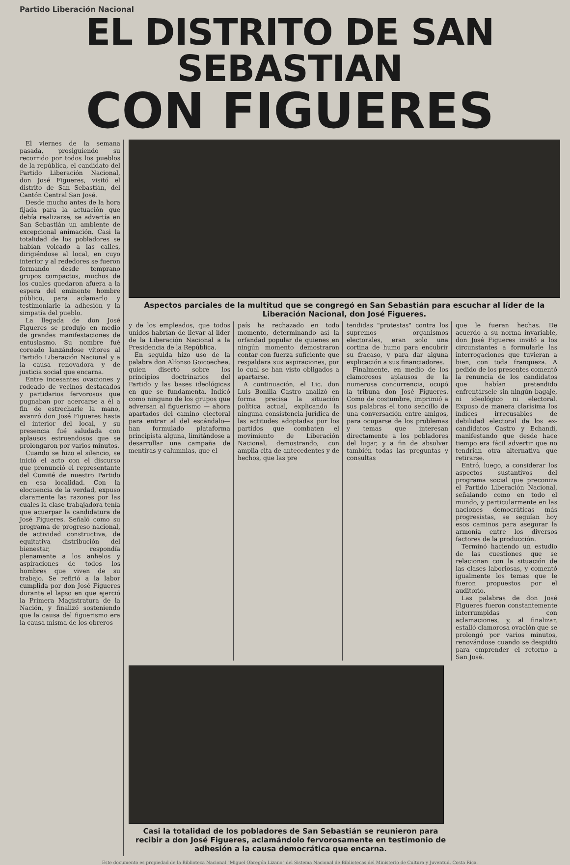Partido Liberación Nacional
EL DISTRITO DE SAN SEBASTIAN
CON FIGUERES
El viernes de la semana pasada, prosiguiendo su recorrido por todos los pueblos de la república, el candidato del Partido Liberación Nacional, don José Figueres, visitó el distrito de San Sebastián, del Cantón Central San José.
Desde mucho antes de la hora fijada para la actuación que debía realizarse, se advertía en San Sebastián un ambiente de excepcional animación. Casi la totalidad de los pobladores se habían volcado a las calles, dirigiéndose al local, en cuyo interior y al rededores se fueron formando desde temprano grupos compactos, muchos de los cuales quedaron afuera a la espera del eminente hombre público, para aclamarlo y testimoniarle la adhesión y la simpatía del pueblo.
La llegada de don José Figueres se produjo en medio de grandes manifestaciones de entusiasmo. Su nombre fué coreado lanzándose vítores al Partido Liberación Nacional y a la causa renovadora y de justicia social que encarna.
Entre incesantes ovaciones y rodeado de vecinos destacados y partidarios fervorosos que pugnaban por acercarse a él a fin de estrecharle la mano, avanzó don José Figueres hasta el interior del local, y su presencia fué saludada con aplausos estruendosos que se prolongaron por varios minutos.
Cuando se hizo el silencio, se inició el acto con el discurso que pronunció el representante del Comité de nuestro Partido en esa localidad. Con la elocuencia de la verdad, expuso claramente las razones por las cuales la clase trabajadora tenía que acuerpar la candidatura de José Figueres. Señaló como su programa de progreso nacional, de actividad constructiva, de equitativa distribución del bienestar, respondía plenamente a los anhelos y aspiraciones de todos los hombres que viven de su trabajo. Se refirió a la labor cumplida por don José Figueres durante el lapso en que ejerció la Primera Magistratura de la Nación, y finalizó sosteniendo que la causa del figuerismo era la causa misma de los obreros
Aspectos parciales de la multitud que se congregó en San Sebastián para escuchar al líder de la Liberación Nacional, don José Figueres.
y de los empleados, que todos unidos habrían de llevar al líder de la Liberación Nacional a la Presidencia de la República.
En seguida hizo uso de la palabra don Alfonso Goicoechea, quien disertó sobre los principios doctrinarios del Partido y las bases ideológicas en que se fundamenta. Indicó como ninguno de los grupos que adversan al figuerismo — ahora apartados del camino electoral para entrar al del escándalo— han formulado plataforma principista alguna, limitándose a desarrollar una campaña de mentiras y calumnias, que el
país ha rechazado en todo momento, determinando así la orfandad popular de quienes en ningún momento demostraron contar con fuerza suficiente que respaldara sus aspiraciones, por lo cual se han visto obligados a apartarse.
A continuación, el Lic. don Luis Bonilla Castro analizó en forma precisa la situación política actual, explicando la ninguna consistencia jurídica de las actitudes adoptadas por los partidos que combaten el movimiento de Liberación Nacional, demostrando, con amplia cita de antecedentes y de hechos, que las pre
tendidas "protestas" contra los supremos organismos electorales, eran solo una cortina de humo para encubrir su fracaso, y para dar alguna explicación a sus financiadores.
Finalmente, en medio de los clamorosos aplausos de la numerosa concurrencia, ocupó la tribuna don José Figueres. Como de costumbre, imprimió a sus palabras el tono sencillo de una conversación entre amigos, para ocuparse de los problemas y temas que interesan directamente a los pobladores del lugar, y a fin de absolver también todas las preguntas y consultas
que le fueran hechas. De acuerdo a su norma invariable, don José Figueres invitó a los circunstantes a formularle las interrogaciones que tuvieran a bien, con toda franqueza. A pedido de los presentes comentó la renuncia de los candidatos que habían pretendido enfrentársele sin ningún bagaje, ni ideológico ni electoral. Expuso de manera clarísima los índices irrecusables de debilidad electoral de los ex-candidatos Castro y Echandi, manifestando que desde hace tiempo era fácil advertir que no tendrían otra alternativa que retirarse.
Entró, luego, a considerar los aspectos sustantivos del programa social que preconiza el Partido Liberación Nacional, señalando como en todo el mundo, y particularmente en las naciones democráticas más progresistas, se seguían hoy esos caminos para asegurar la armonía entre los diversos factores de la producción.
Terminó haciendo un estudio de las cuestiones que se relacionan con la situación de las clases laboriosas, y comentó igualmente los temas que le fueron propuestos por el auditorio.
Las palabras de don José Figueres fueron constantemente interrumpidas con aclamaciones, y, al finalizar, estalló clamorosa ovación que se prolongó por varios minutos, renovándose cuando se despidió para emprender el retorno a San José.
Casi la totalidad de los pobladores de San Sebastián se reunieron para recibir a don José Figueres, aclamándolo fervorosamente en testimonio de adhesión a la causa democrática que encarna.
Este documento es propiedad de la Biblioteca Nacional "Miguel Obregón Lizano" del Sistema Nacional de Bibliotecas del Ministerio de Cultura y Juventud, Costa Rica.